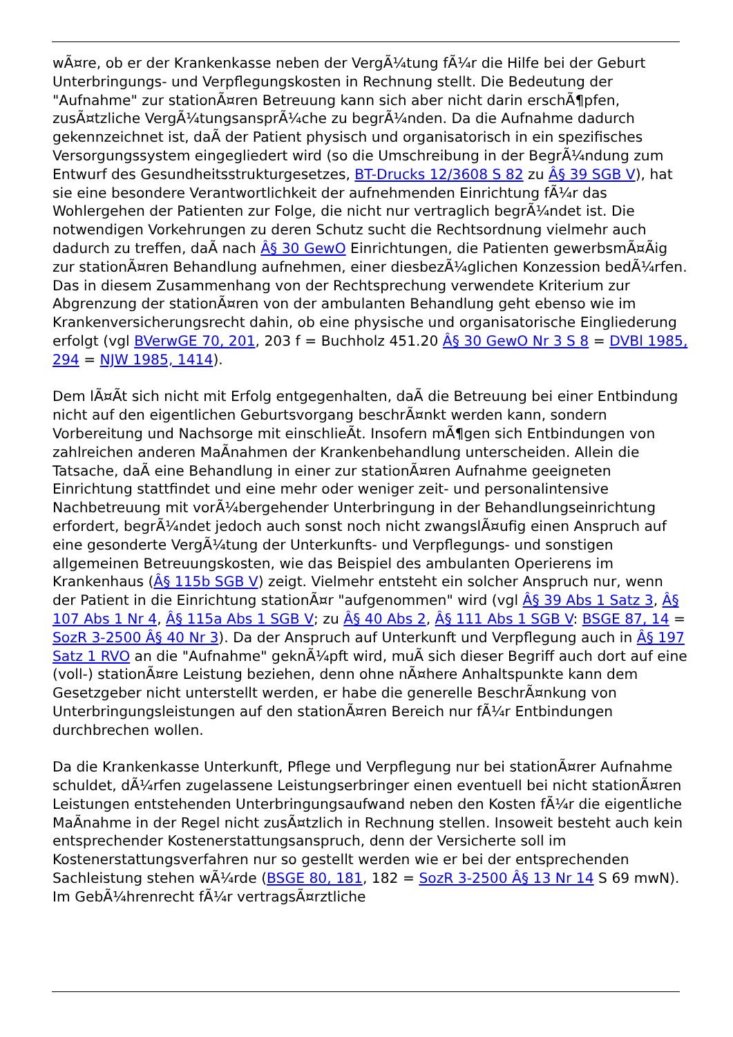wÃ¤re, ob er der Krankenkasse neben der VergÃ¼tung fÃ¼r die Hilfe bei der Geburt Unterbringungs- und Verpflegungskosten in Rechnung stellt. Die Bedeutung der "Aufnahme" zur stationÃ¤ren Betreuung kann sich aber nicht darin erschÃ¶pfen, zusÃ¤tzliche VergÃ¼tungsansprÃ¼che zu begrÃ¼nden. Da die Aufnahme dadurch gekennzeichnet ist, daÃ der Patient physisch und organisatorisch in ein spezifisches Versorgungssystem eingegliedert wird (so die Umschreibung in der BegrÃ¼ndung zum Entwurf des Gesundheitsstrukturgesetzes, BT-Drucks 12/3608 S 82 zu Â§ 39 SGB V), hat sie eine besondere Verantwortlichkeit der aufnehmenden Einrichtung fÃ¼r das Wohlergehen der Patienten zur Folge, die nicht nur vertraglich begrÃ¼ndet ist. Die notwendigen Vorkehrungen zu deren Schutz sucht die Rechtsordnung vielmehr auch dadurch zu treffen, daÃ nach Â§ 30 GewO Einrichtungen, die Patienten gewerbsmÃ¤Ãig zur stationÃ¤ren Behandlung aufnehmen, einer diesbezÃ¼glichen Konzession bedÃ¼rfen. Das in diesem Zusammenhang von der Rechtsprechung verwendete Kriterium zur Abgrenzung der stationÃ¤ren von der ambulanten Behandlung geht ebenso wie im Krankenversicherungsrecht dahin, ob eine physische und organisatorische Eingliederung erfolgt (vgl BVerwGE 70, 201, 203 f = Buchholz 451.20 Â§ 30 GewO Nr 3 S 8 = DVBl 1985, 294 = NJW 1985, 1414).
Dem lÃ¤Ãt sich nicht mit Erfolg entgegenhalten, daÃ die Betreuung bei einer Entbindung nicht auf den eigentlichen Geburtsvorgang beschrÃ¤nkt werden kann, sondern Vorbereitung und Nachsorge mit einschlieÃt. Insofern mÃ¶gen sich Entbindungen von zahlreichen anderen MaÃnahmen der Krankenbehandlung unterscheiden. Allein die Tatsache, daÃ eine Behandlung in einer zur stationÃ¤ren Aufnahme geeigneten Einrichtung stattfindet und eine mehr oder weniger zeit- und personalintensive Nachbetreuung mit vorÃ¼bergehender Unterbringung in der Behandlungseinrichtung erfordert, begrÃ¼ndet jedoch auch sonst noch nicht zwangslÃ¤ufig einen Anspruch auf eine gesonderte VergÃ¼tung der Unterkunfts- und Verpflegungs- und sonstigen allgemeinen Betreuungskosten, wie das Beispiel des ambulanten Operierens im Krankenhaus (Â§ 115b SGB V) zeigt. Vielmehr entsteht ein solcher Anspruch nur, wenn der Patient in die Einrichtung stationÃ¤r "aufgenommen" wird (vgl Â§ 39 Abs 1 Satz 3, Â§ 107 Abs 1 Nr 4, Â§ 115a Abs 1 SGB V; zu Â§ 40 Abs 2, Â§ 111 Abs 1 SGB V: BSGE 87, 14 = SozR 3-2500 Â§ 40 Nr 3). Da der Anspruch auf Unterkunft und Verpflegung auch in Â§ 197 Satz 1 RVO an die "Aufnahme" geknÃ¼pft wird, muÃ sich dieser Begriff auch dort auf eine (voll-) stationÃ¤re Leistung beziehen, denn ohne nÃ¤here Anhaltspunkte kann dem Gesetzgeber nicht unterstellt werden, er habe die generelle BeschrÃ¤nkung von Unterbringungsleistungen auf den stationÃ¤ren Bereich nur fÃ¼r Entbindungen durchbrechen wollen.
Da die Krankenkasse Unterkunft, Pflege und Verpflegung nur bei stationÃ¤rer Aufnahme schuldet, dÃ¼rfen zugelassene Leistungserbringer einen eventuell bei nicht stationÃ¤ren Leistungen entstehenden Unterbringungsaufwand neben den Kosten fÃ¼r die eigentliche MaÃnahme in der Regel nicht zusÃ¤tzlich in Rechnung stellen. Insoweit besteht auch kein entsprechender Kostenerstattungsanspruch, denn der Versicherte soll im Kostenerstattungsverfahren nur so gestellt werden wie er bei der entsprechenden Sachleistung stehen wÃ¼rde (BSGE 80, 181, 182 = SozR 3-2500 Â§ 13 Nr 14 S 69 mwN). Im GebÃ¼hrenrecht fÃ¼r vertragsÃ¤rztliche